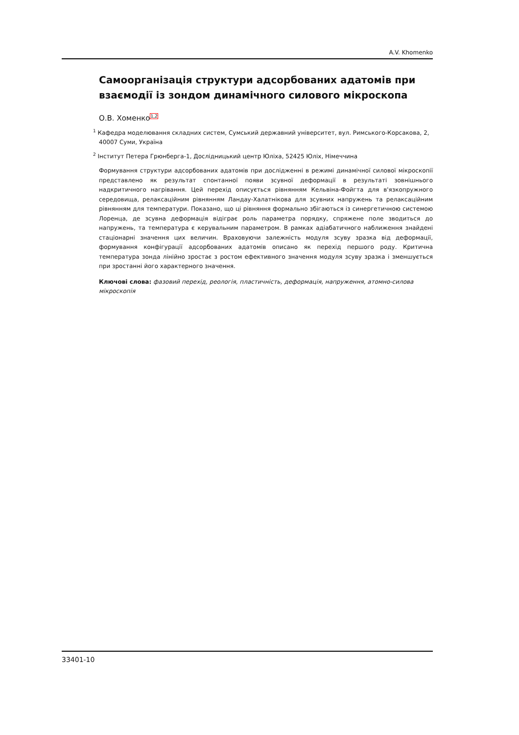A.V. Khomenko
Самоорганізація структури адсорбованих адатомів при взаємодії із зондом динамічного силового мікроскопа
О.В. Хоменко<sup>1,2</sup>
<sup>1</sup> Кафедра моделювання складних систем, Сумський державний університет, вул. Римського-Корсакова, 2, 40007 Суми, Україна
<sup>2</sup> Інститут Петера Грюнберга-1, Дослідницький центр Юліха, 52425 Юліх, Німеччина
Формування структури адсорбованих адатомів при дослідженні в режимі динамічної силової мікроскопії представлено як результат спонтанної появи зсувної деформації в результаті зовнішнього надкритичного нагрівання. Цей перехід описується рівнянням Кельвіна-Фойгта для в'язкопружного середовища, релаксаційним рівнянням Ландау-Халатнікова для зсувних напружень та релаксаційним рівнянням для температури. Показано, що ці рівняння формально збігаються із синергетичною системою Лоренца, де зсувна деформація відіграє роль параметра порядку, спряжене поле зводиться до напружень, та температура є керувальним параметром. В рамках адіабатичного наближення знайдені стаціонарні значення цих величин. Враховуючи залежність модуля зсуву зразка від деформації, формування конфігурації адсорбованих адатомів описано як перехід першого роду. Критична температура зонда лінійно зростає з ростом ефективного значення модуля зсуву зразка і зменшується при зростанні його характерного значення.
Ключові слова: фазовий перехід, реологія, пластичність, деформація, напруження, атомно-силова мікроскопія
33401-10